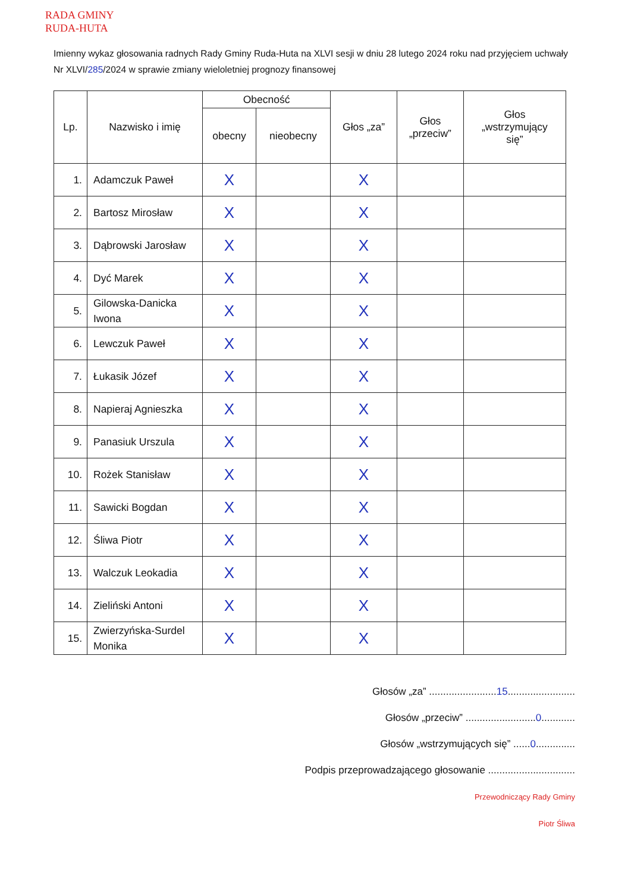RADA GMINY
RUDA-HUTA
Imienny wykaz głosowania radnych Rady Gminy Ruda-Huta na XLVI sesji w dniu 28 lutego 2024 roku nad przyjęciem uchwały Nr XLVI/285/2024 w sprawie zmiany wieloletniej prognozy finansowej
| Lp. | Nazwisko i imię | Obecność | | Głos „za” | Głos „przeciw” | Głos „wstrzymujący się” |
| --- | --- | --- | --- | --- | --- | --- |
| | | obecny | nieobecny | | | |
| 1. | Adamczuk Paweł | X | | X | | |
| 2. | Bartosz Mirosław | X | | X | | |
| 3. | Dąbrowski Jarosław | X | | X | | |
| 4. | Dyć Marek | X | | X | | |
| 5. | Gilowska-Danicka Iwona | X | | X | | |
| 6. | Lewczuk Paweł | X | | X | | |
| 7. | Łukasik Józef | X | | X | | |
| 8. | Napieraj Agnieszka | X | | X | | |
| 9. | Panasiuk Urszula | X | | X | | |
| 10. | Rożek Stanisław | X | | X | | |
| 11. | Sawicki Bogdan | X | | X | | |
| 12. | Śliwa Piotr | X | | X | | |
| 13. | Walczuk Leokadia | X | | X | | |
| 14. | Zieliński Antoni | X | | X | | |
| 15. | Zwierzyńska-Surdel Monika | X | | X | | |
Głosów „za” ........................15........................
Głosów „przeciw” .........................0............
Głosów „wstrzymujących się” ......0..............
Podpis przeprowadzającego głosowanie ...............................
Przewodniczący Rady Gminy
Piotr Śliwa